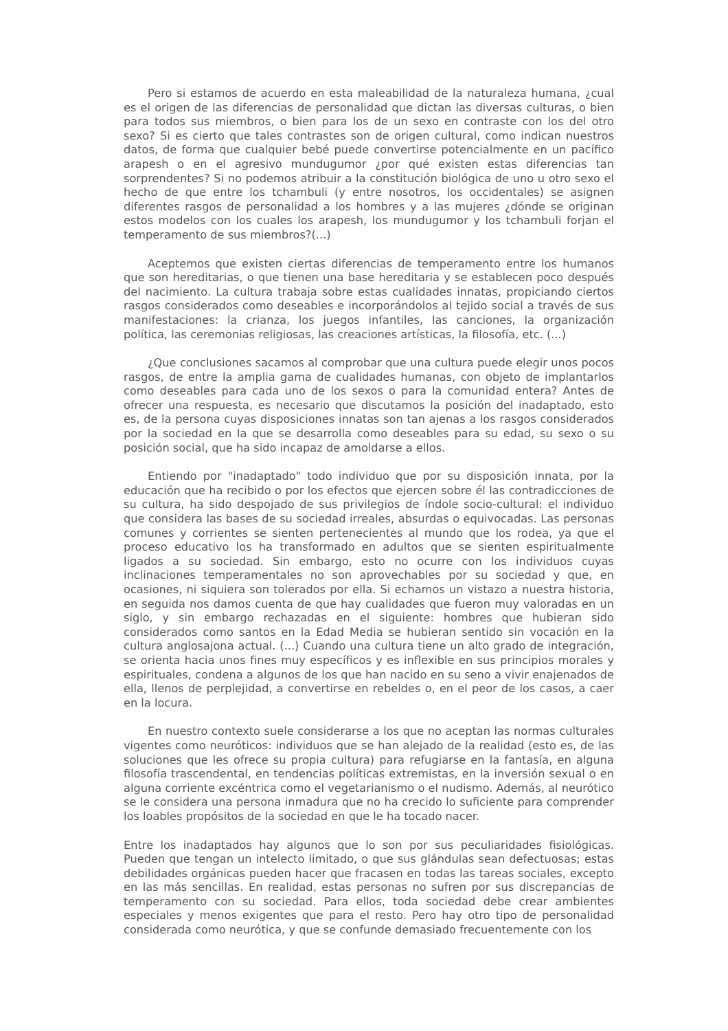Pero si estamos de acuerdo en esta maleabilidad de la naturaleza humana, ¿cual es el origen de las diferencias de personalidad que dictan las diversas culturas, o bien para todos sus miembros, o bien para los de un sexo en contraste con los del otro sexo? Si es cierto que tales contrastes son de origen cultural, como indican nuestros datos, de forma que cualquier bebé puede convertirse potencialmente en un pacífico arapesh o en el agresivo mundugumor ¿por qué existen estas diferencias tan sorprendentes? Si no podemos atribuir a la constitución biológica de uno u otro sexo el hecho de que entre los tchambuli (y entre nosotros, los occidentales) se asignen diferentes rasgos de personalidad a los hombres y a las mujeres ¿dónde se originan estos modelos con los cuales los arapesh, los mundugumor y los tchambuli forjan el temperamento de sus miembros?(...)
Aceptemos que existen ciertas diferencias de temperamento entre los humanos que son hereditarias, o que tienen una base hereditaria y se establecen poco después del nacimiento. La cultura trabaja sobre estas cualidades innatas, propiciando ciertos rasgos considerados como deseables e incorporándolos al tejido social a través de sus manifestaciones: la crianza, los juegos infantiles, las canciones, la organización política, las ceremonias religiosas, las creaciones artísticas, la filosofía, etc. (...)
¿Que conclusiones sacamos al comprobar que una cultura puede elegir unos pocos rasgos, de entre la amplia gama de cualidades humanas, con objeto de implantarlos como deseables para cada uno de los sexos o para la comunidad entera? Antes de ofrecer una respuesta, es necesario que discutamos la posición del inadaptado, esto es, de la persona cuyas disposiciones innatas son tan ajenas a los rasgos considerados por la sociedad en la que se desarrolla como deseables para su edad, su sexo o su posición social, que ha sido incapaz de amoldarse a ellos.
Entiendo por "inadaptado" todo individuo que por su disposición innata, por la educación que ha recibido o por los efectos que ejercen sobre él las contradicciones de su cultura, ha sido despojado de sus privilegios de índole socio-cultural: el individuo que considera las bases de su sociedad irreales, absurdas o equivocadas. Las personas comunes y corrientes se sienten pertenecientes al mundo que los rodea, ya que el proceso educativo los ha transformado en adultos que se sienten espiritualmente ligados a su sociedad. Sin embargo, esto no ocurre con los individuos cuyas inclinaciones temperamentales no son aprovechables por su sociedad y que, en ocasiones, ni siquiera son tolerados por ella. Si echamos un vistazo a nuestra historia, en seguida nos damos cuenta de que hay cualidades que fueron muy valoradas en un siglo, y sin embargo rechazadas en el siguiente: hombres que hubieran sido considerados como santos en la Edad Media se hubieran sentido sin vocación en la cultura anglosajona actual. (...) Cuando una cultura tiene un alto grado de integración, se orienta hacia unos fines muy específicos y es inflexible en sus principios morales y espirituales, condena a algunos de los que han nacido en su seno a vivir enajenados de ella, llenos de perplejidad, a convertirse en rebeldes o, en el peor de los casos, a caer en la locura.
En nuestro contexto suele considerarse a los que no aceptan las normas culturales vigentes como neuróticos: individuos que se han alejado de la realidad (esto es, de las soluciones que les ofrece su propia cultura) para refugiarse en la fantasía, en alguna filosofía trascendental, en tendencias políticas extremistas, en la inversión sexual o en alguna corriente excéntrica como el vegetarianismo o el nudismo. Además, al neurótico se le considera una persona inmadura que no ha crecido lo suficiente para comprender los loables propósitos de la sociedad en que le ha tocado nacer.
Entre los inadaptados hay algunos que lo son por sus peculiaridades fisiológicas. Pueden que tengan un intelecto limitado, o que sus glándulas sean defectuosas; estas debilidades orgánicas pueden hacer que fracasen en todas las tareas sociales, excepto en las más sencillas. En realidad, estas personas no sufren por sus discrepancias de temperamento con su sociedad. Para ellos, toda sociedad debe crear ambientes especiales y menos exigentes que para el resto. Pero hay otro tipo de personalidad considerada como neurótica, y que se confunde demasiado frecuentemente con los